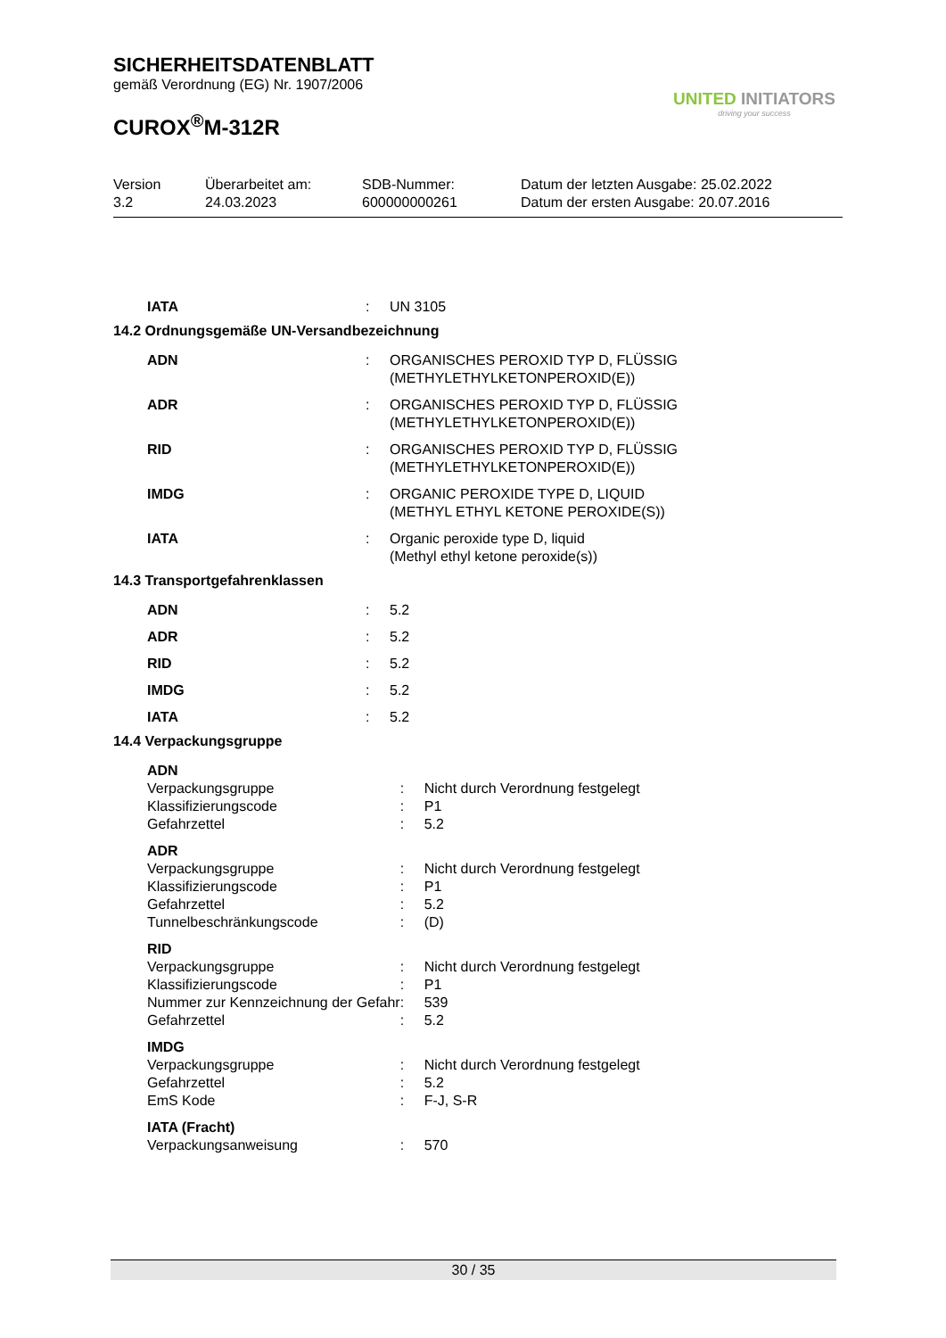SICHERHEITSDATENBLATT
gemäß Verordnung (EG) Nr. 1907/2006
CUROX<sup>®</sup>M-312R
UNITED INITIATORS
driving your success
Version
3.2
Überarbeitet am:
24.03.2023
SDB-Nummer:
600000000261
Datum der letzten Ausgabe: 25.02.2022
Datum der ersten Ausgabe: 20.07.2016
| IATA | : | UN 3105 |
14.2 Ordnungsgemäße UN-Versandbezeichnung
| ADN | : | ORGANISCHES PEROXID TYP D, FLÜSSIG (METHYLETHYLKETONPEROXID(E)) |
| ADR | : | ORGANISCHES PEROXID TYP D, FLÜSSIG (METHYLETHYLKETONPEROXID(E)) |
| RID | : | ORGANISCHES PEROXID TYP D, FLÜSSIG (METHYLETHYLKETONPEROXID(E)) |
| IMDG | : | ORGANIC PEROXIDE TYPE D, LIQUID (METHYL ETHYL KETONE PEROXIDE(S)) |
| IATA | : | Organic peroxide type D, liquid (Methyl ethyl ketone peroxide(s)) |
14.3 Transportgefahrenklassen
| ADN | : | 5.2 |
| ADR | : | 5.2 |
| RID | : | 5.2 |
| IMDG | : | 5.2 |
| IATA | : | 5.2 |
14.4 Verpackungsgruppe
| ADN | | |
| Verpackungsgruppe | : | Nicht durch Verordnung festgelegt |
| Klassifizierungscode | : | P1 |
| Gefahrzettel | : | 5.2 |
| ADR | | |
| Verpackungsgruppe | : | Nicht durch Verordnung festgelegt |
| Klassifizierungscode | : | P1 |
| Gefahrzettel | : | 5.2 |
| Tunnelbeschränkungscode | : | (D) |
| RID | | |
| Verpackungsgruppe | : | Nicht durch Verordnung festgelegt |
| Klassifizierungscode | : | P1 |
| Nummer zur Kennzeichnung der Gefahr | : | 539 |
| Gefahrzettel | : | 5.2 |
| IMDG | | |
| Verpackungsgruppe | : | Nicht durch Verordnung festgelegt |
| Gefahrzettel | : | 5.2 |
| EmS Kode | : | F-J, S-R |
| IATA (Fracht) | | |
| Verpackungsanweisung | : | 570 |
30 / 35